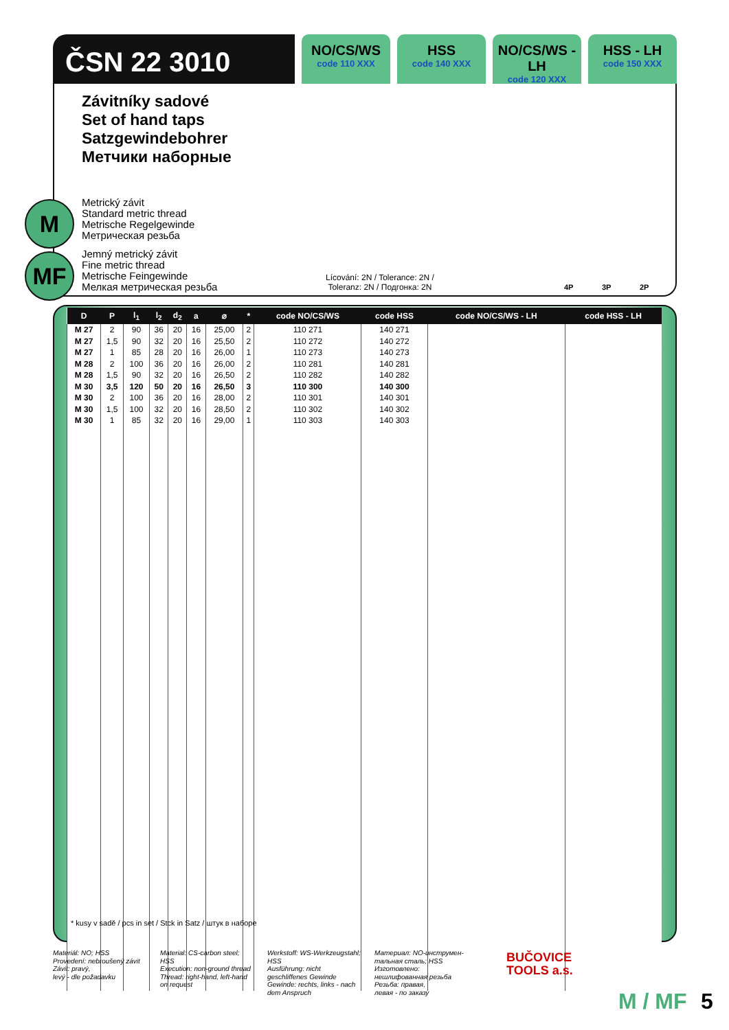ČSN 22 3010
NO/CS/WS
code 110 XXX
HSS
code 140 XXX
NO/CS/WS - LH
code 120 XXX
HSS - LH
code 150 XXX
Závitníky sadové
Set of hand taps
Satzgewindebohrer
Метчики наборные
Metrický závit
Standard metric thread
Metrische Regelgewinde
Метрическая резьба
Jemný metrický závit
Fine metric thread
Metrische Feingewinde
Мелкая метрическая резьба
Lícování: 2N / Tolerance: 2N /
Toleranz: 2N / Подгонка: 2N
4P 3P 2P
M
MF
| D | P | l<sub>1</sub> | l<sub>2</sub> | d<sub>2</sub> | a | ⌀ | * | code NO/CS/WS | code HSS | code NO/CS/WS - LH | code HSS - LH |
| --- | --- | --- | --- | --- | --- | --- | --- | --- | --- | --- | --- |
| M 27 | 2 | 90 | 36 | 20 | 16 | 25,00 | 2 | 110 271 | 140 271 | | |
| M 27 | 1,5 | 90 | 32 | 20 | 16 | 25,50 | 2 | 110 272 | 140 272 | | |
| M 27 | 1 | 85 | 28 | 20 | 16 | 26,00 | 1 | 110 273 | 140 273 | | |
| M 28 | 2 | 100 | 36 | 20 | 16 | 26,00 | 2 | 110 281 | 140 281 | | |
| M 28 | 1,5 | 90 | 32 | 20 | 16 | 26,50 | 2 | 110 282 | 140 282 | | |
| M 30 | 3,5 | 120 | 50 | 20 | 16 | 26,50 | 3 | 110 300 | 140 300 | | |
| M 30 | 2 | 100 | 36 | 20 | 16 | 28,00 | 2 | 110 301 | 140 301 | | |
| M 30 | 1,5 | 100 | 32 | 20 | 16 | 28,50 | 2 | 110 302 | 140 302 | | |
| M 30 | 1 | 85 | 32 | 20 | 16 | 29,00 | 1 | 110 303 | 140 303 | | |
* kusy v sadě / pcs in set / Stck in Satz / штук в наборе
Materiál: NO; HSS
Provedení: nebroušený závit
Závit: pravý,
levý - dle požadavku
Material: CS-carbon steel;
HSS
Execution: non-ground thread
Thread: right-hand, left-hand
on request
Werkstoff: WS-Werkzeugstahl;
HSS
Ausführung: nicht
geschliffenes Gewinde
Gewinde: rechts, links - nach
dem Anspruch
Материал: NO-инструмен-
тальная сталь; HSS
Изготовлено:
нешлифованная резьба
Резьба: правая,
левая - по заказу
BUČOVICE
TOOLS a.s.
M / MF 5